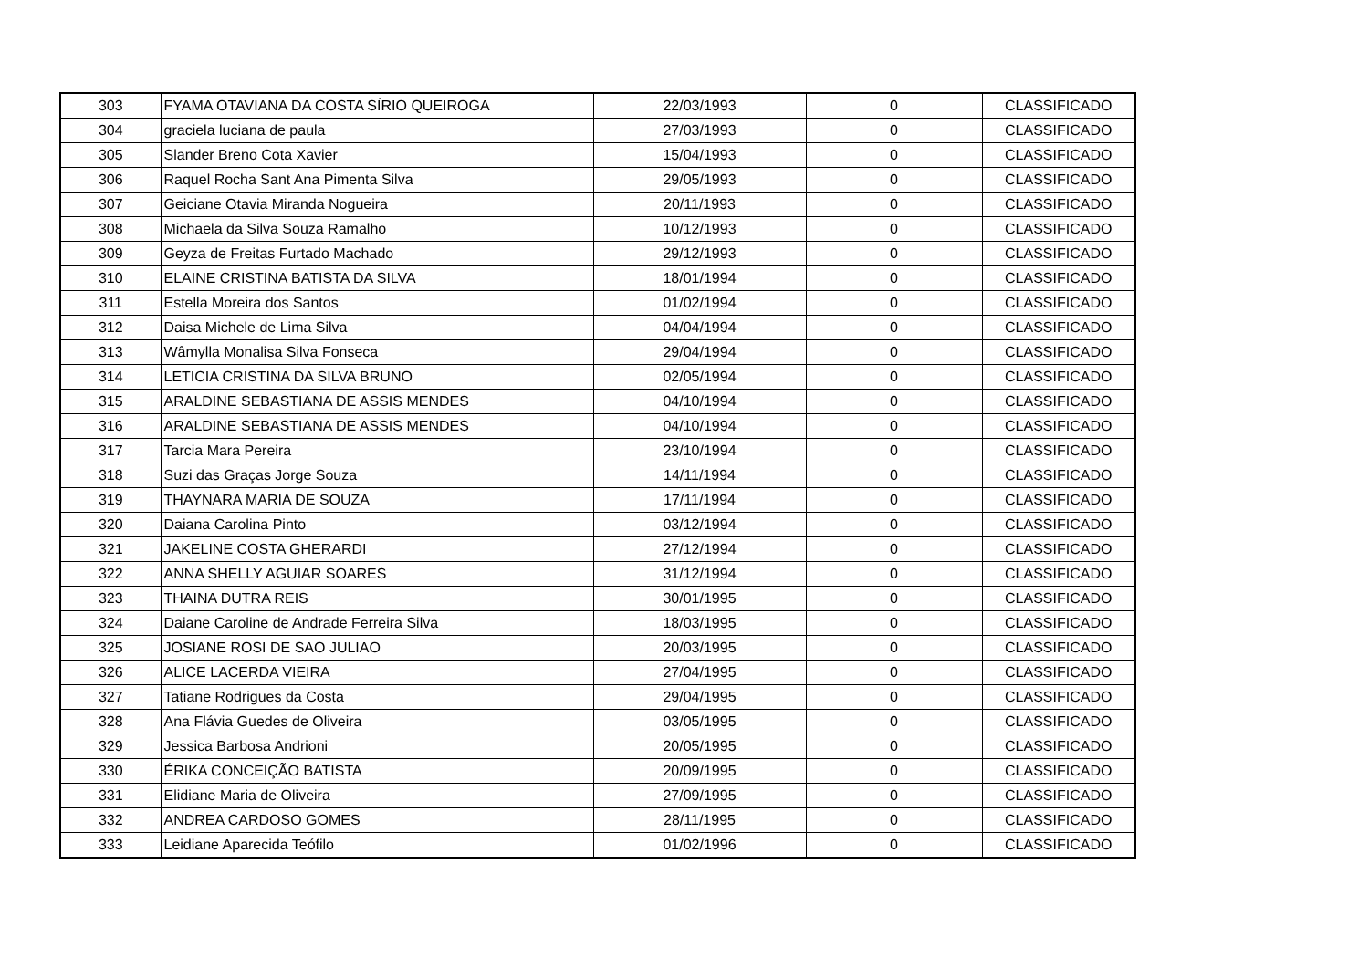| 303 | FYAMA OTAVIANA DA COSTA SÍRIO QUEIROGA | 22/03/1993 | 0 | CLASSIFICADO |
| 304 | graciela luciana de paula | 27/03/1993 | 0 | CLASSIFICADO |
| 305 | Slander Breno Cota Xavier | 15/04/1993 | 0 | CLASSIFICADO |
| 306 | Raquel Rocha Sant Ana Pimenta Silva | 29/05/1993 | 0 | CLASSIFICADO |
| 307 | Geiciane Otavia Miranda Nogueira | 20/11/1993 | 0 | CLASSIFICADO |
| 308 | Michaela da Silva Souza Ramalho | 10/12/1993 | 0 | CLASSIFICADO |
| 309 | Geyza de Freitas Furtado Machado | 29/12/1993 | 0 | CLASSIFICADO |
| 310 | ELAINE CRISTINA BATISTA DA SILVA | 18/01/1994 | 0 | CLASSIFICADO |
| 311 | Estella Moreira dos Santos | 01/02/1994 | 0 | CLASSIFICADO |
| 312 | Daisa Michele de Lima Silva | 04/04/1994 | 0 | CLASSIFICADO |
| 313 | Wâmylla Monalisa Silva Fonseca | 29/04/1994 | 0 | CLASSIFICADO |
| 314 | LETICIA CRISTINA DA SILVA BRUNO | 02/05/1994 | 0 | CLASSIFICADO |
| 315 | ARALDINE SEBASTIANA DE ASSIS MENDES | 04/10/1994 | 0 | CLASSIFICADO |
| 316 | ARALDINE SEBASTIANA DE ASSIS MENDES | 04/10/1994 | 0 | CLASSIFICADO |
| 317 | Tarcia Mara Pereira | 23/10/1994 | 0 | CLASSIFICADO |
| 318 | Suzi das Graças Jorge Souza | 14/11/1994 | 0 | CLASSIFICADO |
| 319 | THAYNARA MARIA DE SOUZA | 17/11/1994 | 0 | CLASSIFICADO |
| 320 | Daiana Carolina Pinto | 03/12/1994 | 0 | CLASSIFICADO |
| 321 | JAKELINE COSTA GHERARDI | 27/12/1994 | 0 | CLASSIFICADO |
| 322 | ANNA SHELLY AGUIAR SOARES | 31/12/1994 | 0 | CLASSIFICADO |
| 323 | THAINA DUTRA REIS | 30/01/1995 | 0 | CLASSIFICADO |
| 324 | Daiane Caroline de Andrade Ferreira Silva | 18/03/1995 | 0 | CLASSIFICADO |
| 325 | JOSIANE ROSI DE SAO JULIAO | 20/03/1995 | 0 | CLASSIFICADO |
| 326 | ALICE LACERDA VIEIRA | 27/04/1995 | 0 | CLASSIFICADO |
| 327 | Tatiane Rodrigues da Costa | 29/04/1995 | 0 | CLASSIFICADO |
| 328 | Ana Flávia Guedes de Oliveira | 03/05/1995 | 0 | CLASSIFICADO |
| 329 | Jessica Barbosa Andrioni | 20/05/1995 | 0 | CLASSIFICADO |
| 330 | ÉRIKA CONCEIÇÃO BATISTA | 20/09/1995 | 0 | CLASSIFICADO |
| 331 | Elidiane Maria de Oliveira | 27/09/1995 | 0 | CLASSIFICADO |
| 332 | ANDREA CARDOSO GOMES | 28/11/1995 | 0 | CLASSIFICADO |
| 333 | Leidiane Aparecida Teófilo | 01/02/1996 | 0 | CLASSIFICADO |